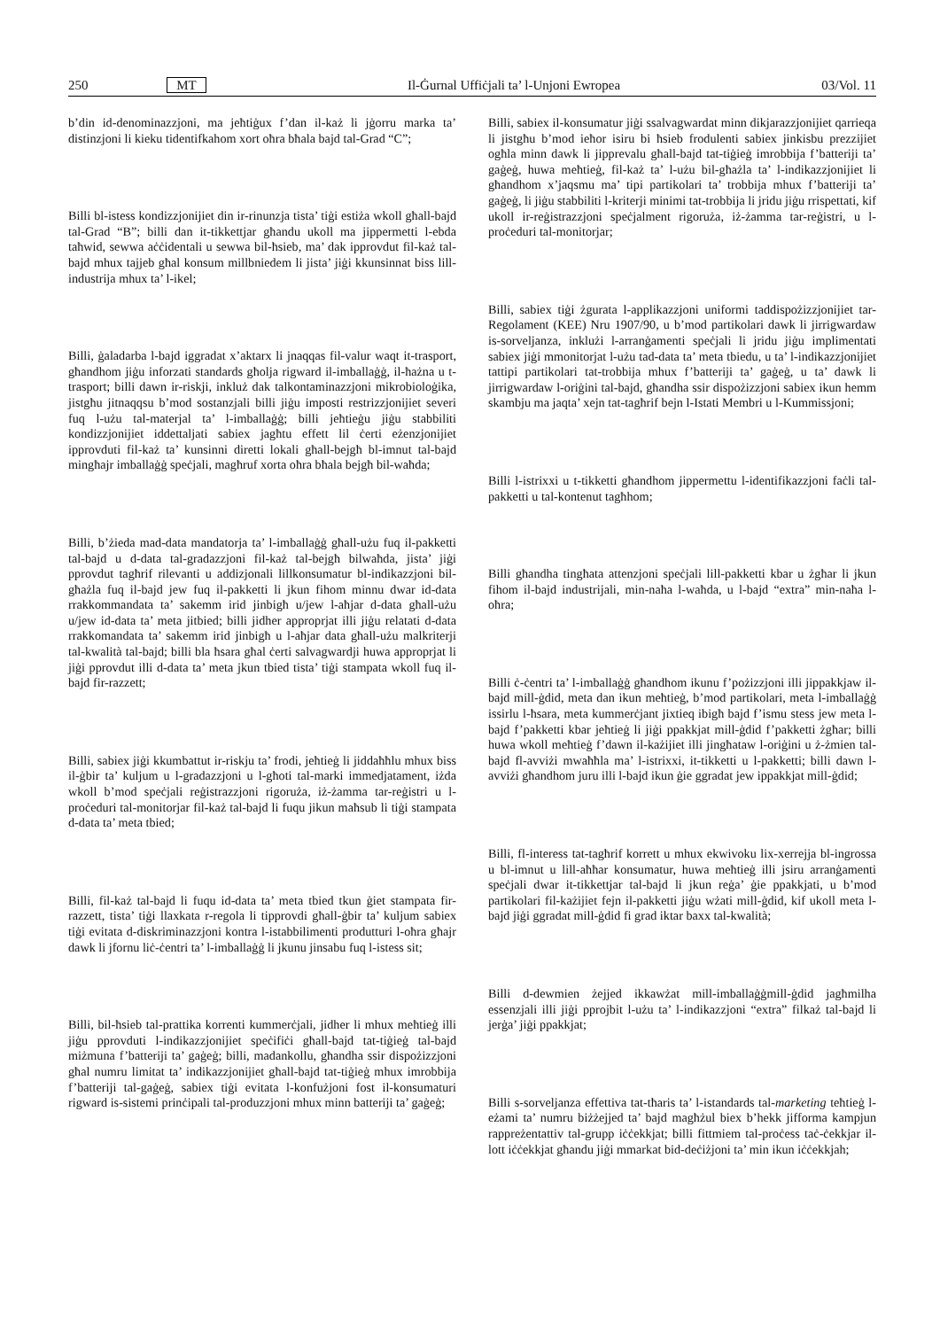250 MT Il-Ġurnal Uffiċjali ta’ l-Unjoni Ewropea 03/Vol. 11
b’din id-denominazzjoni, ma jeħtiġux f’dan il-każ li jġorru marka ta’ distinzjoni li kieku tidentifkahom xort oħra bħala bajd tal-Grad “C”;
Billi bl-istess kondizzjonijiet din ir-rinunzja tista’ tiġi estiża wkoll għall-bajd tal-Grad “B”; billi dan it-tikkettjar għandu ukoll ma jippermetti l-ebda taħwid, sewwa aċċidentali u sewwa bil-ħsieb, ma’ dak ipprovdut fil-każ tal-bajd mhux tajjeb għal konsum millbniedem li jista’ jiġi kkunsinnat biss lill-industrija mhux ta’ l-ikel;
Billi, ġaladarba l-bajd iggradat x’aktarx li jnaqqas fil-valur waqt it-trasport, għandhom jiġu inforzati standards għolja rigward il-imballaġġ, il-ħażna u t-trasport; billi dawn ir-riskji, inkluż dak talkontaminazzjoni mikrobioloġika, jistgħu jitnaqqsu b’mod sostanzjali billi jiġu imposti restrizzjonijiet severi fuq l-użu tal-materjal ta’ l-imballaġġ; billi jeħtieġu jiġu stabbiliti kondizzjonijiet iddettaljati sabiex jagħtu effett lil ċerti eżenzjonijiet ipprovduti fil-każ ta’ kunsinni diretti lokali għall-bejgħ bl-imnut tal-bajd mingħajr imballaġġ speċjali, magħruf xorta oħra bħala bejgħ bil-waħda;
Billi, b’żieda mad-data mandatorja ta’ l-imballaġġ għall-użu fuq il-pakketti tal-bajd u d-data tal-gradazzjoni fil-każ tal-bejgħ bilwaħda, jista’ jiġi pprovdut tagħrif rilevanti u addizjonali lillkonsumatur bl-indikazzjoni bil-għażla fuq il-bajd jew fuq il-pakketti li jkun fihom minnu dwar id-data rrakkommandata ta’ sakemm irid jinbigħ u/jew l-aħjar d-data għall-użu u/jew id-data ta’ meta jitbied; billi jidher approprjat illi jiġu relatati d-data rrakkomandata ta’ sakemm irid jinbigħ u l-aħjar data għall-użu malkriterji tal-kwalità tal-bajd; billi bla ħsara għal ċerti salvagwardji huwa approprjat li jiġi pprovdut illi d-data ta’ meta jkun tbied tista’ tiġi stampata wkoll fuq il-bajd fir-razzett;
Billi, sabiex jiġi kkumbattut ir-riskju ta’ frodi, jeħtieġ li jiddaħħlu mhux biss il-ġbir ta’ kuljum u l-gradazzjoni u l-għoti tal-marki immedjatament, iżda wkoll b’mod speċjali reġistrazzjoni rigoruża, iż-żamma tar-reġistri u l-proċeduri tal-monitorjar fil-każ tal-bajd li fuqu jikun maħsub li tiġi stampata d-data ta’ meta tbied;
Billi, fil-każ tal-bajd li fuqu id-data ta’ meta tbied tkun ġiet stampata fir-razzett, tista’ tiġi llaxkata r-regola li tipprovdi għall-ġbir ta’ kuljum sabiex tiġi evitata d-diskriminazzjoni kontra l-istabbilimenti produtturi l-oħra għajr dawk li jfornu liċ-ċentri ta’ l-imballaġġ li jkunu jinsabu fuq l-istess sit;
Billi, bil-ħsieb tal-prattika korrenti kummerċjali, jidher li mhux meħtieġ illi jiġu pprovduti l-indikazzjonijiet speċifiċi għall-bajd tat-tiġieġ tal-bajd miżmuna f’batteriji ta’ gaġeġ; billi, madankollu, għandha ssir dispożizzjoni għal numru limitat ta’ indikazzjonijiet għall-bajd tat-tiġieġ mhux imrobbija f’batteriji tal-gaġeġ, sabiex tiġi evitata l-konfużjoni fost il-konsumaturi rigward is-sistemi prinċipali tal-produzzjoni mhux minn batteriji ta’ gaġeġ;
Billi, sabiex il-konsumatur jiġi ssalvagwardat minn dikjarazzjonijiet qarrieqa li jistgħu b’mod ieħor isiru bi ħsieb frodulenti sabiex jinkisbu prezzijiet ogħla minn dawk li jipprevalu għall-bajd tat-tiġieġ imrobbija f’batteriji ta’ gaġeġ, huwa meħtieġ, fil-każ ta’ l-użu bil-għażla ta’ l-indikazzjonijiet li għandhom x’jaqsmu ma’ tipi partikolari ta’ trobbija mhux f’batteriji ta’ gaġeġ, li jiġu stabbiliti l-kriterji minimi tat-trobbija li jridu jiġu rrispettati, kif ukoll ir-reġistrazzjoni speċjalment rigoruża, iż-żamma tar-reġistri, u l-proċeduri tal-monitorjar;
Billi, sabiex tiġi żgurata l-applikazzjoni uniformi taddispożizzjonijiet tar-Regolament (KEE) Nru 1907/90, u b’mod partikolari dawk li jirrigwardaw is-sorveljanza, inklużi l-arranġamenti speċjali li jridu jiġu implimentati sabiex jiġi mmonitorjat l-użu tad-data ta’ meta tbiedu, u ta’ l-indikazzjonijiet tattipi partikolari tat-trobbija mhux f’batteriji ta’ gaġeġ, u ta’ dawk li jirrigwardaw l-oriġini tal-bajd, għandha ssir dispożizzjoni sabiex ikun hemm skambju ma jaqta’ xejn tat-tagħrif bejn l-Istati Membri u l-Kummissjoni;
Billi l-istrixxi u t-tikketti għandhom jippermettu l-identifikazzjoni faċli tal-pakketti u tal-kontenut tagħhom;
Billi għandha tingħata attenzjoni speċjali lill-pakketti kbar u żgħar li jkun fihom il-bajd industrijali, min-naħa l-waħda, u l-bajd “extra” min-naħa l-oħra;
Billi ċ-ċentri ta’ l-imballaġġ għandhom ikunu f’pożizzjoni illi jippakkjaw il-bajd mill-ġdid, meta dan ikun meħtieġ, b’mod partikolari, meta l-imballaġġ issirlu l-ħsara, meta kummerċjant jixtieq ibigħ bajd f’ismu stess jew meta l-bajd f’pakketti kbar jeħtieġ li jiġi ppakkjat mill-ġdid f’pakketti żgħar; billi huwa wkoll meħtieġ f’dawn il-każijiet illi jingħataw l-oriġini u ż-żmien tal-bajd fl-avviżi mwaħħla ma’ l-istrixxi, it-tikketti u l-pakketti; billi dawn l-avviżi għandhom juru illi l-bajd ikun ġie ggradat jew ippakkjat mill-ġdid;
Billi, fl-interess tat-tagħrif korrett u mhux ekwivoku lix-xerrejja bl-ingrossa u bl-imnut u lill-aħħar konsumatur, huwa meħtieġ illi jsiru arranġamenti speċjali dwar it-tikkettjar tal-bajd li jkun reġa’ ġie ppakkjati, u b’mod partikolari fil-każijiet fejn il-pakketti jiġu wżati mill-ġdid, kif ukoll meta l-bajd jiġi ggradat mill-ġdid fi grad iktar baxx tal-kwalità;
Billi d-dewmien żejjed ikkawżat mill-imballaġġmill-ġdid jagħmilha essenzjali illi jiġi pprojbit l-użu ta’ l-indikazzjoni “extra” filkaż tal-bajd li jerġa’ jiġi ppakkjat;
Billi s-sorveljanza effettiva tat-tħaris ta’ l-istandards tal-marketing teħtieġ l-eżami ta’ numru biżżejjed ta’ bajd magħżul biex b’hekk jifforma kampjun rappreżentattiv tal-grupp iċċekkjat; billi fittmiem tal-proċess taċ-ċekkjar il-lott iċċekkjat għandu jiġi mmarkat bid-deċiżjoni ta’ min ikun iċċekkjah;